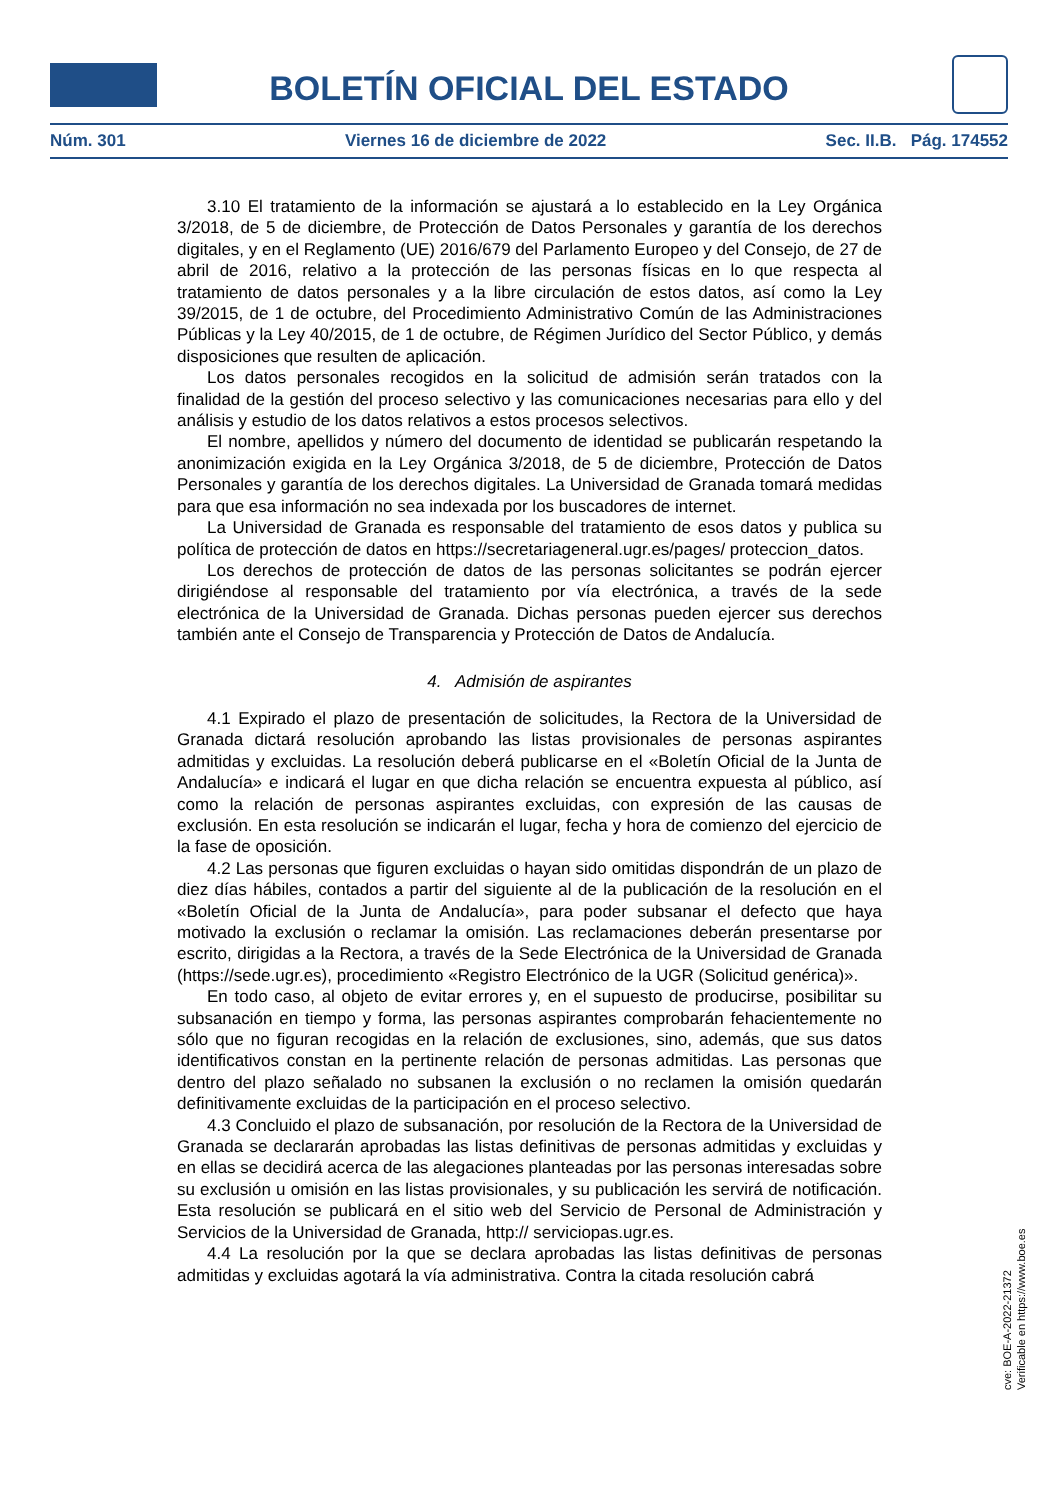BOLETÍN OFICIAL DEL ESTADO
Núm. 301 Viernes 16 de diciembre de 2022 Sec. II.B. Pág. 174552
3.10 El tratamiento de la información se ajustará a lo establecido en la Ley Orgánica 3/2018, de 5 de diciembre, de Protección de Datos Personales y garantía de los derechos digitales, y en el Reglamento (UE) 2016/679 del Parlamento Europeo y del Consejo, de 27 de abril de 2016, relativo a la protección de las personas físicas en lo que respecta al tratamiento de datos personales y a la libre circulación de estos datos, así como la Ley 39/2015, de 1 de octubre, del Procedimiento Administrativo Común de las Administraciones Públicas y la Ley 40/2015, de 1 de octubre, de Régimen Jurídico del Sector Público, y demás disposiciones que resulten de aplicación.
Los datos personales recogidos en la solicitud de admisión serán tratados con la finalidad de la gestión del proceso selectivo y las comunicaciones necesarias para ello y del análisis y estudio de los datos relativos a estos procesos selectivos.
El nombre, apellidos y número del documento de identidad se publicarán respetando la anonimización exigida en la Ley Orgánica 3/2018, de 5 de diciembre, Protección de Datos Personales y garantía de los derechos digitales. La Universidad de Granada tomará medidas para que esa información no sea indexada por los buscadores de internet.
La Universidad de Granada es responsable del tratamiento de esos datos y publica su política de protección de datos en https://secretariageneral.ugr.es/pages/ proteccion_datos.
Los derechos de protección de datos de las personas solicitantes se podrán ejercer dirigiéndose al responsable del tratamiento por vía electrónica, a través de la sede electrónica de la Universidad de Granada. Dichas personas pueden ejercer sus derechos también ante el Consejo de Transparencia y Protección de Datos de Andalucía.
4. Admisión de aspirantes
4.1 Expirado el plazo de presentación de solicitudes, la Rectora de la Universidad de Granada dictará resolución aprobando las listas provisionales de personas aspirantes admitidas y excluidas. La resolución deberá publicarse en el «Boletín Oficial de la Junta de Andalucía» e indicará el lugar en que dicha relación se encuentra expuesta al público, así como la relación de personas aspirantes excluidas, con expresión de las causas de exclusión. En esta resolución se indicarán el lugar, fecha y hora de comienzo del ejercicio de la fase de oposición.
4.2 Las personas que figuren excluidas o hayan sido omitidas dispondrán de un plazo de diez días hábiles, contados a partir del siguiente al de la publicación de la resolución en el «Boletín Oficial de la Junta de Andalucía», para poder subsanar el defecto que haya motivado la exclusión o reclamar la omisión. Las reclamaciones deberán presentarse por escrito, dirigidas a la Rectora, a través de la Sede Electrónica de la Universidad de Granada (https://sede.ugr.es), procedimiento «Registro Electrónico de la UGR (Solicitud genérica)».
En todo caso, al objeto de evitar errores y, en el supuesto de producirse, posibilitar su subsanación en tiempo y forma, las personas aspirantes comprobarán fehacientemente no sólo que no figuran recogidas en la relación de exclusiones, sino, además, que sus datos identificativos constan en la pertinente relación de personas admitidas. Las personas que dentro del plazo señalado no subsanen la exclusión o no reclamen la omisión quedarán definitivamente excluidas de la participación en el proceso selectivo.
4.3 Concluido el plazo de subsanación, por resolución de la Rectora de la Universidad de Granada se declararán aprobadas las listas definitivas de personas admitidas y excluidas y en ellas se decidirá acerca de las alegaciones planteadas por las personas interesadas sobre su exclusión u omisión en las listas provisionales, y su publicación les servirá de notificación. Esta resolución se publicará en el sitio web del Servicio de Personal de Administración y Servicios de la Universidad de Granada, http:// serviciopas.ugr.es.
4.4 La resolución por la que se declara aprobadas las listas definitivas de personas admitidas y excluidas agotará la vía administrativa. Contra la citada resolución cabrá
cve: BOE-A-2022-21372
Verificable en https://www.boe.es